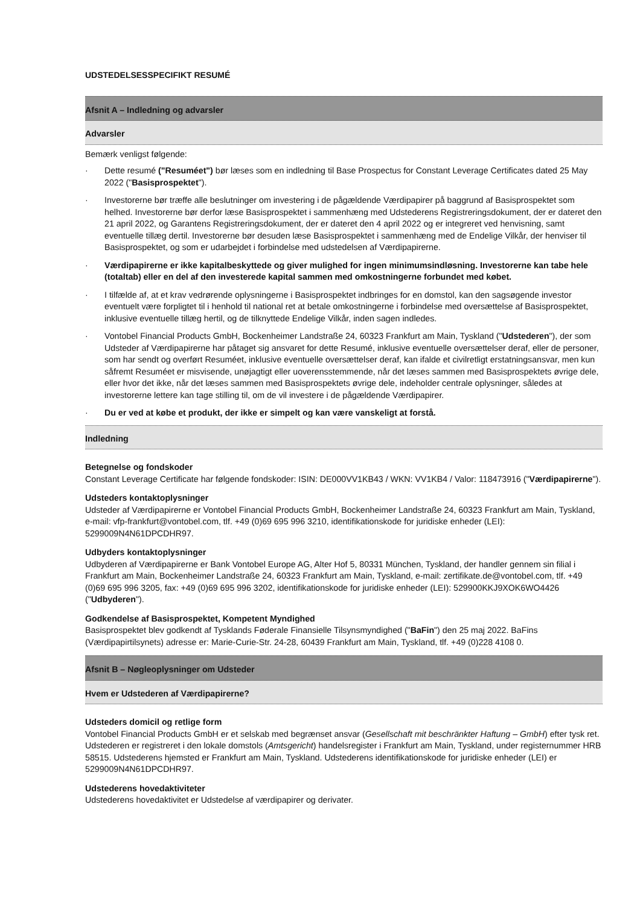UDSTEDELSESSPECIFIKT RESUMÉ
Afsnit A – Indledning og advarsler
Advarsler
Bemærk venligst følgende:
· Dette resumé ("Resuméet") bør læses som en indledning til Base Prospectus for Constant Leverage Certificates dated 25 May 2022 ("Basisprospektet").
· Investorerne bør træffe alle beslutninger om investering i de pågældende Værdipapirer på baggrund af Basisprospektet som helhed. Investorerne bør derfor læse Basisprospektet i sammenhæng med Udstederens Registreringsdokument, der er dateret den 21 april 2022, og Garantens Registreringsdokument, der er dateret den 4 april 2022 og er integreret ved henvisning, samt eventuelle tillæg dertil. Investorerne bør desuden læse Basisprospektet i sammenhæng med de Endelige Vilkår, der henviser til Basisprospektet, og som er udarbejdet i forbindelse med udstedelsen af Værdipapirerne.
· Værdipapirerne er ikke kapitalbeskyttede og giver mulighed for ingen minimumsindløsning. Investorerne kan tabe hele (totaltab) eller en del af den investerede kapital sammen med omkostningerne forbundet med købet.
· I tilfælde af, at et krav vedrørende oplysningerne i Basisprospektet indbringes for en domstol, kan den sagsøgende investor eventuelt være forpligtet til i henhold til national ret at betale omkostningerne i forbindelse med oversættelse af Basisprospektet, inklusive eventuelle tillæg hertil, og de tilknyttede Endelige Vilkår, inden sagen indledes.
· Vontobel Financial Products GmbH, Bockenheimer Landstraße 24, 60323 Frankfurt am Main, Tyskland ("Udstederen"), der som Udsteder af Værdipapirerne har påtaget sig ansvaret for dette Resumé, inklusive eventuelle oversættelser deraf, eller de personer, som har sendt og overført Resuméet, inklusive eventuelle oversættelser deraf, kan ifalde et civilretligt erstatningsansvar, men kun såfremt Resuméet er misvisende, unøjagtigt eller uoverensstemmende, når det læses sammen med Basisprospektets øvrige dele, eller hvor det ikke, når det læses sammen med Basisprospektets øvrige dele, indeholder centrale oplysninger, således at investorerne lettere kan tage stilling til, om de vil investere i de pågældende Værdipapirer.
· Du er ved at købe et produkt, der ikke er simpelt og kan være vanskeligt at forstå.
Indledning
Betegnelse og fondskoder
Constant Leverage Certificate har følgende fondskoder: ISIN: DE000VV1KB43 / WKN: VV1KB4 / Valor: 118473916 ("Værdipapirerne").
Udsteders kontaktoplysninger
Udsteder af Værdipapirerne er Vontobel Financial Products GmbH, Bockenheimer Landstraße 24, 60323 Frankfurt am Main, Tyskland, e-mail: vfp-frankfurt@vontobel.com, tlf. +49 (0)69 695 996 3210, identifikationskode for juridiske enheder (LEI): 5299009N4N61DPCDHR97.
Udbyders kontaktoplysninger
Udbyderen af Værdipapirerne er Bank Vontobel Europe AG, Alter Hof 5, 80331 München, Tyskland, der handler gennem sin filial i Frankfurt am Main, Bockenheimer Landstraße 24, 60323 Frankfurt am Main, Tyskland, e-mail: zertifikate.de@vontobel.com, tlf. +49 (0)69 695 996 3205, fax: +49 (0)69 695 996 3202, identifikationskode for juridiske enheder (LEI): 529900KKJ9XOK6WO4426 ("Udbyderen").
Godkendelse af Basisprospektet, Kompetent Myndighed
Basisprospektet blev godkendt af Tysklands Føderale Finansielle Tilsynsmyndighed ("BaFin") den 25 maj 2022. BaFins (Værdipapirtilsynets) adresse er: Marie-Curie-Str. 24-28, 60439 Frankfurt am Main, Tyskland, tlf. +49 (0)228 4108 0.
Afsnit B – Nøgleoplysninger om Udsteder
Hvem er Udstederen af Værdipapirerne?
Udsteders domicil og retlige form
Vontobel Financial Products GmbH er et selskab med begrænset ansvar (Gesellschaft mit beschränkter Haftung – GmbH) efter tysk ret. Udstederen er registreret i den lokale domstols (Amtsgericht) handelsregister i Frankfurt am Main, Tyskland, under registernummer HRB 58515. Udstederens hjemsted er Frankfurt am Main, Tyskland. Udstederens identifikationskode for juridiske enheder (LEI) er 5299009N4N61DPCDHR97.
Udstederens hovedaktiviteter
Udstederens hovedaktivitet er Udstedelse af værdipapirer og derivater.